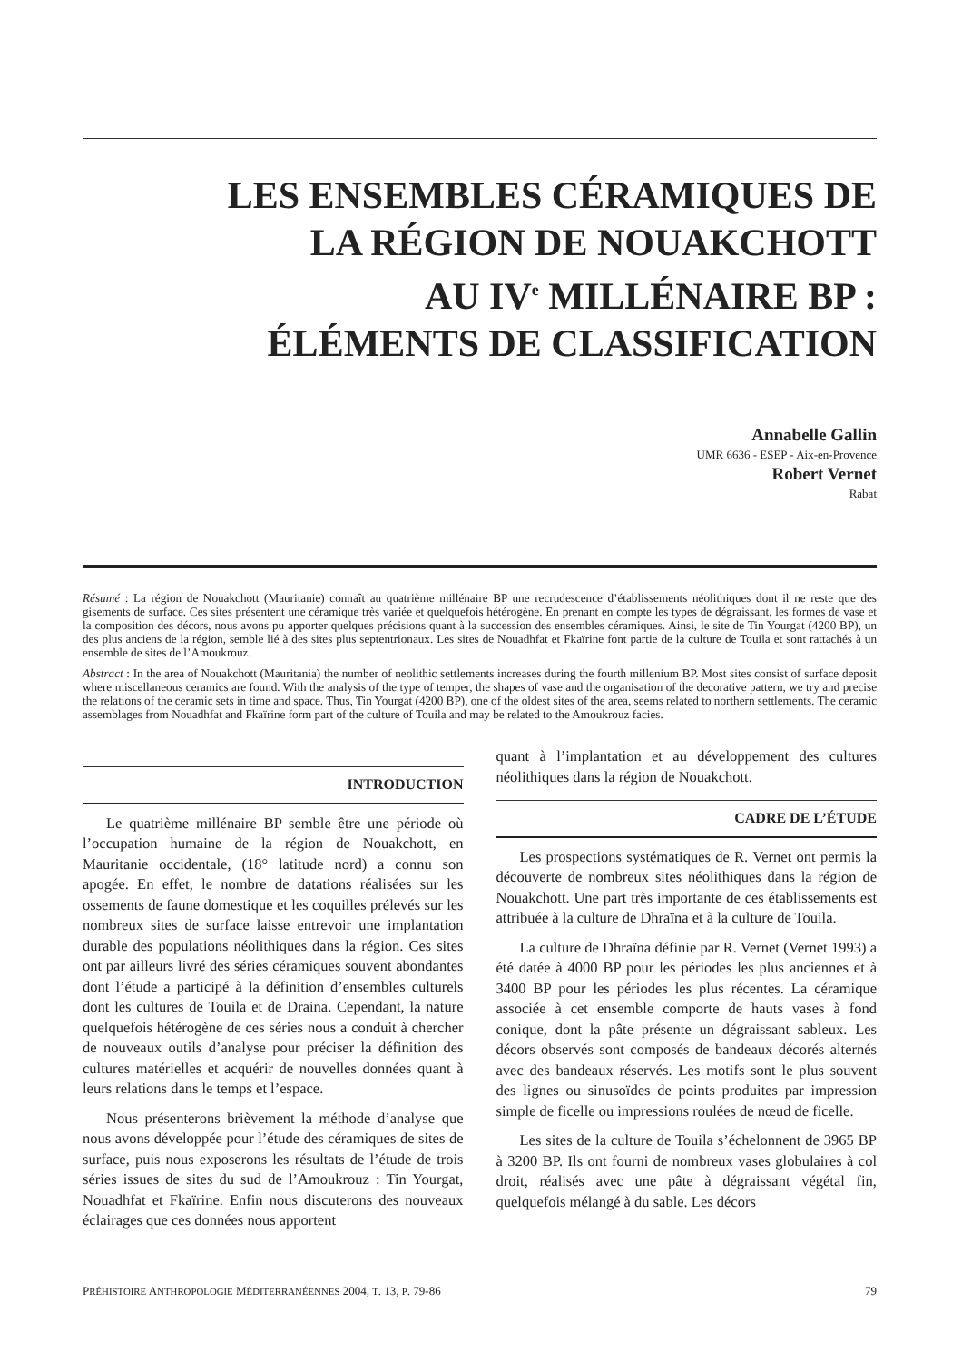LES ENSEMBLES CÉRAMIQUES DE
LA RÉGION DE NOUAKCHOTT
AU IV<sup>e</sup> MILLÉNAIRE BP :
ÉLÉMENTS DE CLASSIFICATION
Annabelle Gallin
UMR 6636 - ESEP - Aix-en-Provence
Robert Vernet
Rabat
Résumé : La région de Nouakchott (Mauritanie) connaît au quatrième millénaire BP une recrudescence d’établissements néolithiques dont il ne reste que des gisements de surface. Ces sites présentent une céramique très variée et quelquefois hétérogène. En prenant en compte les types de dégraissant, les formes de vase et la composition des décors, nous avons pu apporter quelques précisions quant à la succession des ensembles céramiques. Ainsi, le site de Tin Yourgat (4200 BP), un des plus anciens de la région, semble lié à des sites plus septentrionaux. Les sites de Nouadhfat et Fkaïrine font partie de la culture de Touila et sont rattachés à un ensemble de sites de l’Amoukrouz.
Abstract : In the area of Nouakchott (Mauritania) the number of neolithic settlements increases during the fourth millenium BP. Most sites consist of surface deposit where miscellaneous ceramics are found. With the analysis of the type of temper, the shapes of vase and the organisation of the decorative pattern, we try and precise the relations of the ceramic sets in time and space. Thus, Tin Yourgat (4200 BP), one of the oldest sites of the area, seems related to northern settlements. The ceramic assemblages from Nouadhfat and Fkaïrine form part of the culture of Touila and may be related to the Amoukrouz facies.
INTRODUCTION
Le quatrième millénaire BP semble être une période où l’occupation humaine de la région de Nouakchott, en Mauritanie occidentale, (18° latitude nord) a connu son apogée. En effet, le nombre de datations réalisées sur les ossements de faune domestique et les coquilles prélevés sur les nombreux sites de surface laisse entrevoir une implantation durable des populations néolithiques dans la région. Ces sites ont par ailleurs livré des séries céramiques souvent abondantes dont l’étude a participé à la définition d’ensembles culturels dont les cultures de Touila et de Draina. Cependant, la nature quelquefois hétérogène de ces séries nous a conduit à chercher de nouveaux outils d’analyse pour préciser la définition des cultures matérielles et acquérir de nouvelles données quant à leurs relations dans le temps et l’espace.
Nous présenterons brièvement la méthode d’analyse que nous avons développée pour l’étude des céramiques de sites de surface, puis nous exposerons les résultats de l’étude de trois séries issues de sites du sud de l’Amoukrouz : Tin Yourgat, Nouadhfat et Fkaïrine. Enfin nous discuterons des nouveaux éclairages que ces données nous apportent
quant à l’implantation et au développement des cultures néolithiques dans la région de Nouakchott.
CADRE DE L’ÉTUDE
Les prospections systématiques de R. Vernet ont permis la découverte de nombreux sites néolithiques dans la région de Nouakchott. Une part très importante de ces établissements est attribuée à la culture de Dhraïna et à la culture de Touila.
La culture de Dhraïna définie par R. Vernet (Vernet 1993) a été datée à 4000 BP pour les périodes les plus anciennes et à 3400 BP pour les périodes les plus récentes. La céramique associée à cet ensemble comporte de hauts vases à fond conique, dont la pâte présente un dégraissant sableux. Les décors observés sont composés de bandeaux décorés alternés avec des bandeaux réservés. Les motifs sont le plus souvent des lignes ou sinusoïdes de points produites par impression simple de ficelle ou impressions roulées de nœud de ficelle.
Les sites de la culture de Touila s’échelonnent de 3965 BP à 3200 BP. Ils ont fourni de nombreux vases globulaires à col droit, réalisés avec une pâte à dégraissant végétal fin, quelquefois mélangé à du sable. Les décors
PRÉHISTOIRE ANTHROPOLOGIE MÉDITERRANÉENNES 2004, T. 13, P. 79-86 79